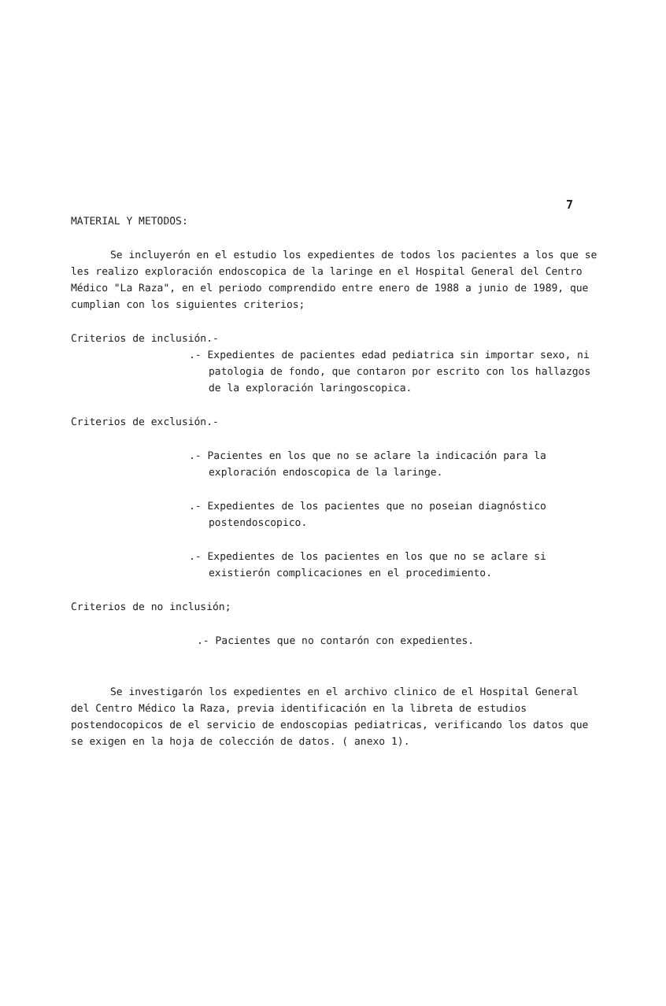7
MATERIAL Y METODOS:
Se incluyerón en el estudio los expedientes de todos los pacientes a los que se les realizo exploración endoscopica de la laringe en el Hospital General del Centro Médico "La Raza", en el periodo comprendido entre enero de 1988 a junio de 1989, que cumplian con los siguientes criterios;
Criterios de inclusión.-
.- Expedientes de pacientes edad pediatrica sin importar sexo, ni patologia de fondo, que contaron por escrito con los hallazgos de la exploración laringoscopica.
Criterios de exclusión.-
.- Pacientes en los que no se aclare la indicación para la exploración endoscopica de la laringe.
.- Expedientes de los pacientes que no poseian diagnóstico postendoscopico.
.- Expedientes de los pacientes en los que no se aclare si existierón complicaciones en el procedimiento.
Criterios de no inclusión;
.- Pacientes que no contarón con expedientes.
Se investigarón los expedientes en el archivo clinico de el Hospital General del Centro Médico la Raza, previa identificación en la libreta de estudios postendocopicos de el servicio de endoscopias pediatricas, verificando los datos que se exigen en la hoja de colección de datos. ( anexo 1).